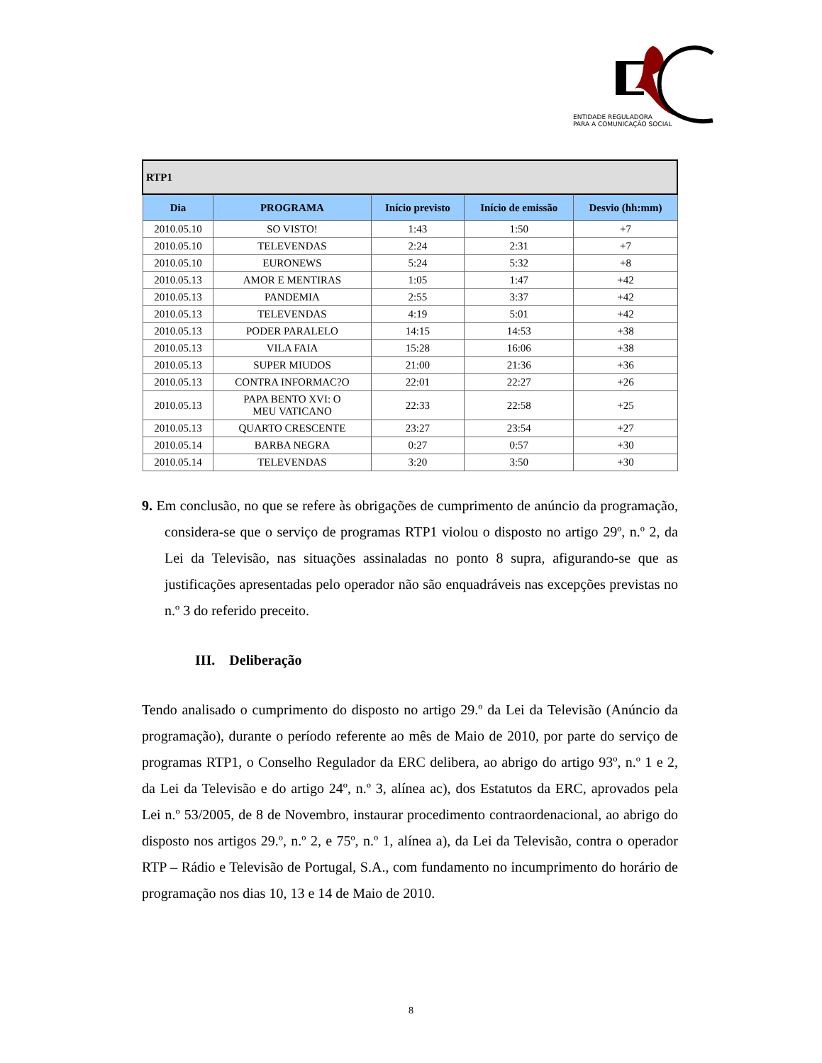ENTIDADE REGULADORA
PARA A COMUNICAÇÃO SOCIAL
| RTP1 | | | | |
| Dia | PROGRAMA | Início previsto | Início de emissão | Desvio (hh:mm) |
| 2010.05.10 | SO VISTO! | 1:43 | 1:50 | +7 |
| 2010.05.10 | TELEVENDAS | 2:24 | 2:31 | +7 |
| 2010.05.10 | EURONEWS | 5:24 | 5:32 | +8 |
| 2010.05.13 | AMOR E MENTIRAS | 1:05 | 1:47 | +42 |
| 2010.05.13 | PANDEMIA | 2:55 | 3:37 | +42 |
| 2010.05.13 | TELEVENDAS | 4:19 | 5:01 | +42 |
| 2010.05.13 | PODER PARALELO | 14:15 | 14:53 | +38 |
| 2010.05.13 | VILA FAIA | 15:28 | 16:06 | +38 |
| 2010.05.13 | SUPER MIUDOS | 21:00 | 21:36 | +36 |
| 2010.05.13 | CONTRA INFORMAC?O | 22:01 | 22:27 | +26 |
| 2010.05.13 | PAPA BENTO XVI: O MEU VATICANO | 22:33 | 22:58 | +25 |
| 2010.05.13 | QUARTO CRESCENTE | 23:27 | 23:54 | +27 |
| 2010.05.14 | BARBA NEGRA | 0:27 | 0:57 | +30 |
| 2010.05.14 | TELEVENDAS | 3:20 | 3:50 | +30 |
9. Em conclusão, no que se refere às obrigações de cumprimento de anúncio da programação, considera-se que o serviço de programas RTP1 violou o disposto no artigo 29º, n.º 2, da Lei da Televisão, nas situações assinaladas no ponto 8 supra, afigurando-se que as justificações apresentadas pelo operador não são enquadráveis nas excepções previstas no n.º 3 do referido preceito.
III. Deliberação
Tendo analisado o cumprimento do disposto no artigo 29.º da Lei da Televisão (Anúncio da programação), durante o período referente ao mês de Maio de 2010, por parte do serviço de programas RTP1, o Conselho Regulador da ERC delibera, ao abrigo do artigo 93º, n.º 1 e 2, da Lei da Televisão e do artigo 24º, n.º 3, alínea ac), dos Estatutos da ERC, aprovados pela Lei n.º 53/2005, de 8 de Novembro, instaurar procedimento contraordenacional, ao abrigo do disposto nos artigos 29.º, n.º 2, e 75º, n.º 1, alínea a), da Lei da Televisão, contra o operador RTP – Rádio e Televisão de Portugal, S.A., com fundamento no incumprimento do horário de programação nos dias 10, 13 e 14 de Maio de 2010.
8